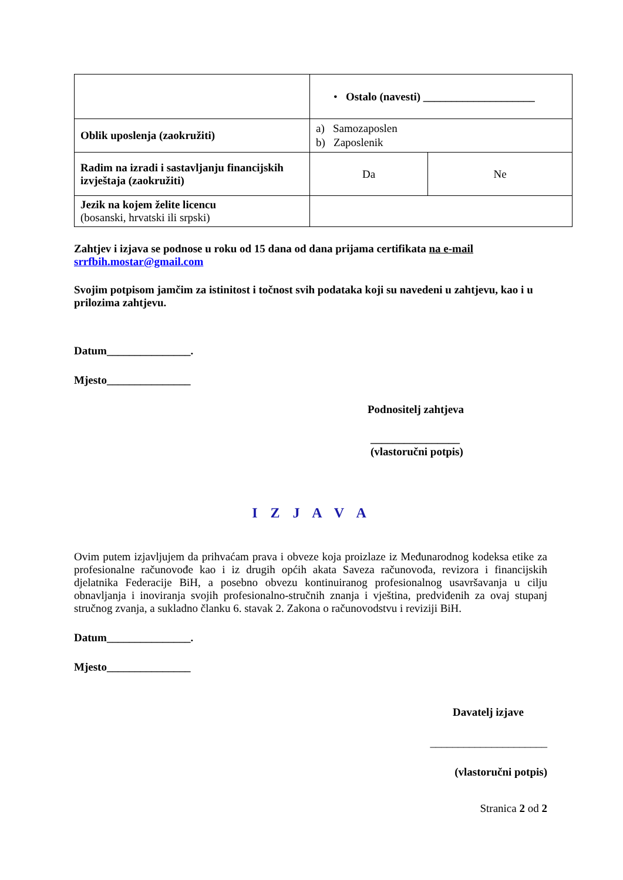| | • Ostalo (navesti) ____________________ | |
| Oblik uposlenja (zaokružiti) | a) Samozaposlen b) Zaposlenik | |
| Radim na izradi i sastavljanju financijskih izvještaja (zaokružiti) | Da | Ne |
| Jezik na kojem želite licencu (bosanski, hrvatski ili srpski) | | |
Zahtjev i izjava se podnose u roku od 15 dana od dana prijama certifikata na e-mail
srrfbih.mostar@gmail.com
Svojim potpisom jamčim za istinitost i točnost svih podataka koji su navedeni u zahtjevu, kao i u prilozima zahtjevu.
Datum_______________.
Mjesto_______________
Podnositelj zahtjeva
________________
(vlastoručni potpis)
I Z J A V A
Ovim putem izjavljujem da prihvaćam prava i obveze koja proizlaze iz Međunarodnog kodeksa etike za profesionalne računovođe kao i iz drugih općih akata Saveza računovođa, revizora i financijskih djelatnika Federacije BiH, a posebno obvezu kontinuiranog profesionalnog usavršavanja u cilju obnavljanja i inoviranja svojih profesionalno-stručnih znanja i vještina, predviđenih za ovaj stupanj stručnog zvanja, a sukladno članku 6. stavak 2. Zakona o računovodstvu i reviziji BiH.
Datum_______________.
Mjesto_______________
Davatelj izjave
_____________________
(vlastoručni potpis)
Stranica 2 od 2